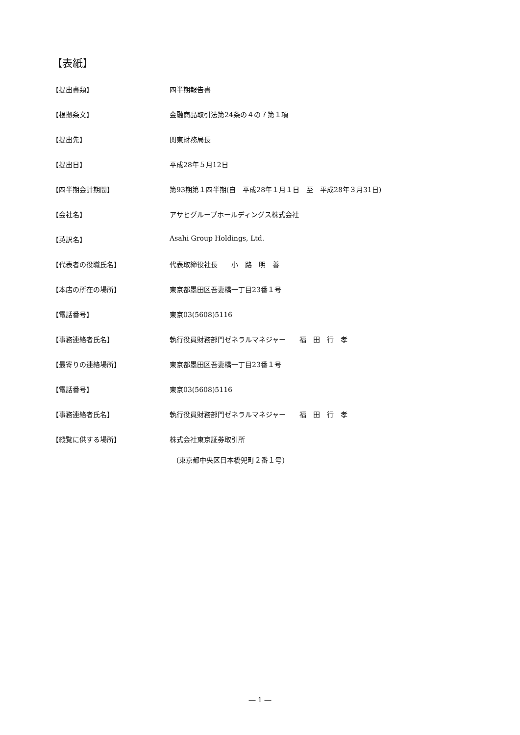【表紙】
【提出書類】 四半期報告書
【根拠条文】 金融商品取引法第24条の４の７第１項
【提出先】 関東財務局長
【提出日】 平成28年５月12日
【四半期会計期間】 第93期第１四半期(自　平成28年１月１日　至　平成28年３月31日)
【会社名】 アサヒグループホールディングス株式会社
【英訳名】 Asahi Group Holdings, Ltd.
【代表者の役職氏名】 代表取締役社長　　小　路　明　善
【本店の所在の場所】 東京都墨田区吾妻橋一丁目23番１号
【電話番号】 東京03(5608)5116
【事務連絡者氏名】 執行役員財務部門ゼネラルマネジャー　　福　田　行　孝
【最寄りの連絡場所】 東京都墨田区吾妻橋一丁目23番１号
【電話番号】 東京03(5608)5116
【事務連絡者氏名】 執行役員財務部門ゼネラルマネジャー　　福　田　行　孝
【縦覧に供する場所】 株式会社東京証券取引所
　(東京都中央区日本橋兜町２番１号)
― 1 ―